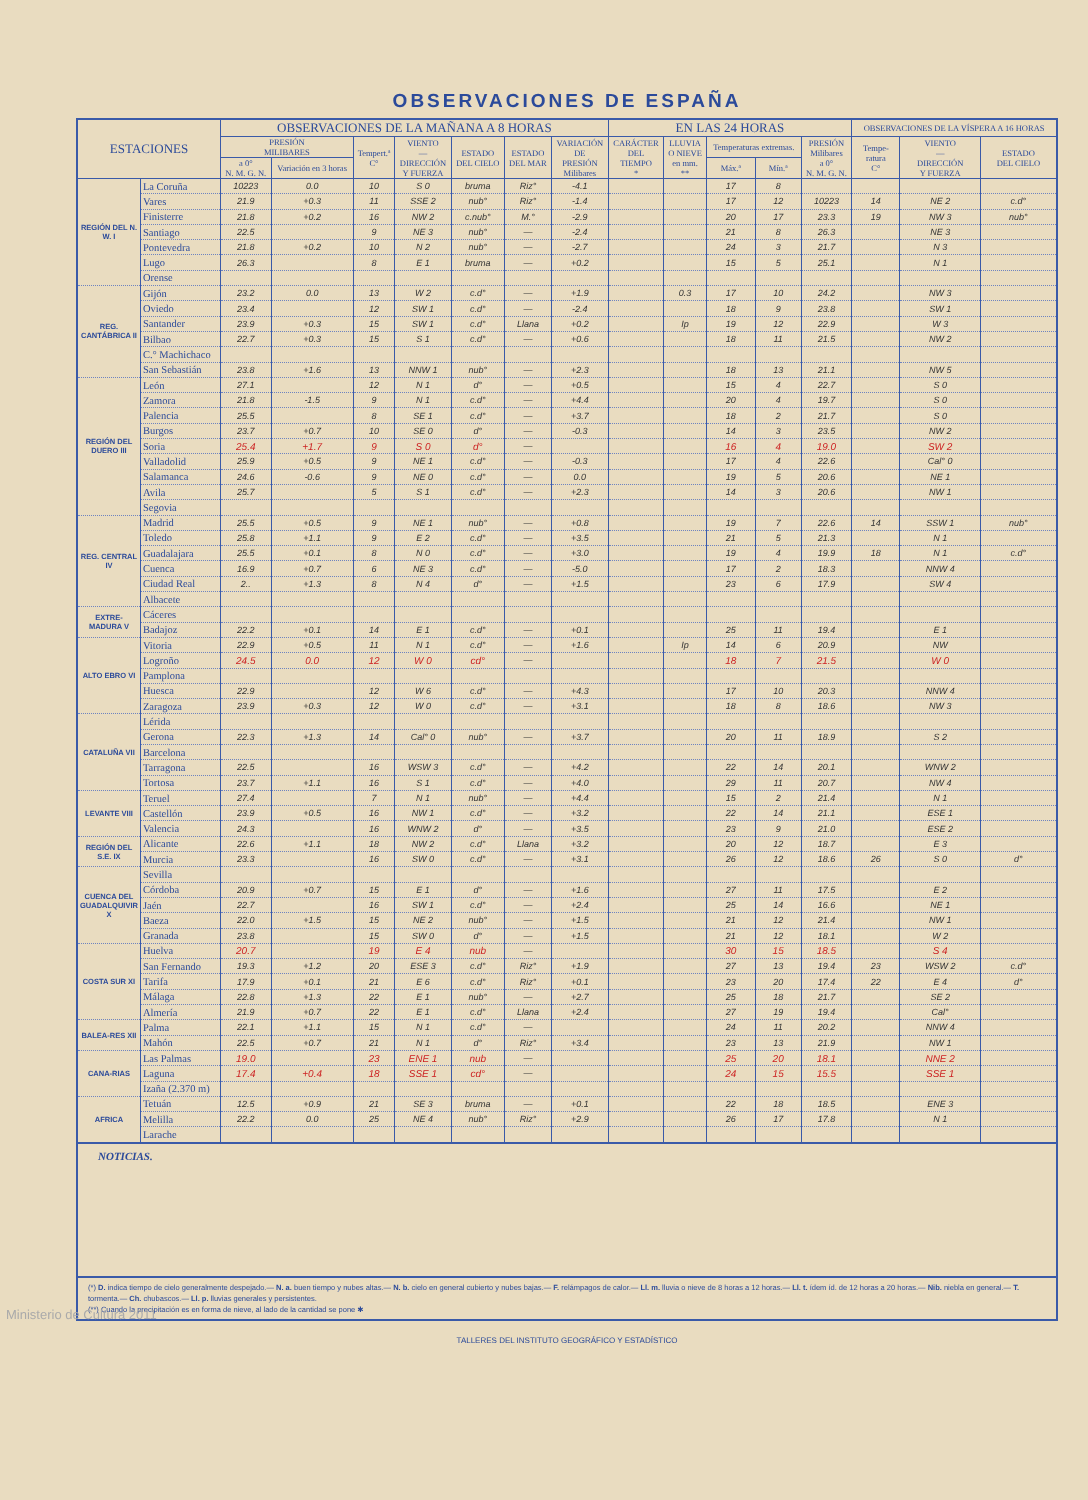OBSERVACIONES DE ESPAÑA
| ESTACIONES | | OBSERVACIONES DE LA MAÑANA A 8 HORAS | | | | | | | EN LAS 24 HORAS | | | | | OBSERVACIONES DE LA VÍSPERA A 16 HORAS | | |
| --- | --- | --- | --- | --- | --- | --- | --- | --- | --- | --- | --- | --- | --- | --- | --- | --- |
| | | PRESIÓN MILIBARES | | Tempert.ª C° | VIENTO — DIRECCIÓN Y FUERZA | ESTADO DEL CIELO | ESTADO DEL MAR | VARIACIÓN DE PRESIÓN Milibares | CARÁCTER DEL TIEMPO * | LLUVIA O NIEVE en mm. ** | Temperaturas extremas. | | PRESIÓN Milibares a 0° N. M. G. N. | Tempe- ratura C° | VIENTO — DIRECCIÓN Y FUERZA | ESTADO DEL CIELO |
| | | a 0° N. M. G. N. | Variación en 3 horas | | | | | | | | Máx.ª | Mín.ª | | | | |
| REGIÓN DEL N. W. I | La Coruña | 10223 | 0.0 | 10 | S 0 | bruma | Riz° | -4.1 | | | 17 | 8 | | | | |
| | Vares | 21.9 | +0.3 | 11 | SSE 2 | nub° | Riz° | -1.4 | | | 17 | 12 | 10223 | 14 | NE 2 | c.d° |
| | Finisterre | 21.8 | +0.2 | 16 | NW 2 | c.nub° | M.° | -2.9 | | | 20 | 17 | 23.3 | 19 | NW 3 | nub° |
| | Santiago | 22.5 | | 9 | NE 3 | nub° | — | -2.4 | | | 21 | 8 | 26.3 | | NE 3 | |
| | Pontevedra | 21.8 | +0.2 | 10 | N 2 | nub° | — | -2.7 | | | 24 | 3 | 21.7 | | N 3 | |
| | Lugo | 26.3 | | 8 | E 1 | bruma | — | +0.2 | | | 15 | 5 | 25.1 | | N 1 | |
| | Orense | | | | | | | | | | | | | | | |
| REG. CANTÁBRICA II | Gijón | 23.2 | 0.0 | 13 | W 2 | c.d° | — | +1.9 | | 0.3 | 17 | 10 | 24.2 | | NW 3 | |
| | Oviedo | 23.4 | | 12 | SW 1 | c.d° | — | -2.4 | | | 18 | 9 | 23.8 | | SW 1 | |
| | Santander | 23.9 | +0.3 | 15 | SW 1 | c.d° | Llana | +0.2 | | Ip | 19 | 12 | 22.9 | | W 3 | |
| | Bilbao | 22.7 | +0.3 | 15 | S 1 | c.d° | — | +0.6 | | | 18 | 11 | 21.5 | | NW 2 | |
| | C.° Machichaco | | | | | | | | | | | | | | | |
| | San Sebastián | 23.8 | +1.6 | 13 | NNW 1 | nub° | — | +2.3 | | | 18 | 13 | 21.1 | | NW 5 | |
| REGIÓN DEL DUERO III | León | 27.1 | | 12 | N 1 | d° | — | +0.5 | | | 15 | 4 | 22.7 | | S 0 | |
| | Zamora | 21.8 | -1.5 | 9 | N 1 | c.d° | — | +4.4 | | | 20 | 4 | 19.7 | | S 0 | |
| | Palencia | 25.5 | | 8 | SE 1 | c.d° | — | +3.7 | | | 18 | 2 | 21.7 | | S 0 | |
| | Burgos | 23.7 | +0.7 | 10 | SE 0 | d° | — | -0.3 | | | 14 | 3 | 23.5 | | NW 2 | |
| | Soria | 25.4 | +1.7 | 9 | S 0 | d° | — | | | | 16 | 4 | 19.0 | | SW 2 | |
| | Valladolid | 25.9 | +0.5 | 9 | NE 1 | c.d° | — | -0.3 | | | 17 | 4 | 22.6 | | Cal° 0 | |
| | Salamanca | 24.6 | -0.6 | 9 | NE 0 | c.d° | — | 0.0 | | | 19 | 5 | 20.6 | | NE 1 | |
| | Avila | 25.7 | | 5 | S 1 | c.d° | — | +2.3 | | | 14 | 3 | 20.6 | | NW 1 | |
| | Segovia | | | | | | | | | | | | | | | |
| REG. CENTRAL IV | Madrid | 25.5 | +0.5 | 9 | NE 1 | nub° | — | +0.8 | | | 19 | 7 | 22.6 | 14 | SSW 1 | nub° |
| | Toledo | 25.8 | +1.1 | 9 | E 2 | c.d° | — | +3.5 | | | 21 | 5 | 21.3 | | N 1 | |
| | Guadalajara | 25.5 | +0.1 | 8 | N 0 | c.d° | — | +3.0 | | | 19 | 4 | 19.9 | 18 | N 1 | c.d° |
| | Cuenca | 16.9 | +0.7 | 6 | NE 3 | c.d° | — | -5.0 | | | 17 | 2 | 18.3 | | NNW 4 | |
| | Ciudad Real | 2.. | +1.3 | 8 | N 4 | d° | — | +1.5 | | | 23 | 6 | 17.9 | | SW 4 | |
| | Albacete | | | | | | | | | | | | | | | |
| EXTRE-MADURA V | Cáceres | | | | | | | | | | | | | | | |
| | Badajoz | 22.2 | +0.1 | 14 | E 1 | c.d° | — | +0.1 | | | 25 | 11 | 19.4 | | E 1 | |
| ALTO EBRO VI | Vitoria | 22.9 | +0.5 | 11 | N 1 | c.d° | — | +1.6 | | Ip | 14 | 6 | 20.9 | | NW | |
| | Logroño | 24.5 | 0.0 | 12 | W 0 | cd° | — | | | | 18 | 7 | 21.5 | | W 0 | |
| | Pamplona | | | | | | | | | | | | | | | |
| | Huesca | 22.9 | | 12 | W 6 | c.d° | — | +4.3 | | | 17 | 10 | 20.3 | | NNW 4 | |
| | Zaragoza | 23.9 | +0.3 | 12 | W 0 | c.d° | — | +3.1 | | | 18 | 8 | 18.6 | | NW 3 | |
| CATALUÑA VII | Lérida | | | | | | | | | | | | | | | |
| | Gerona | 22.3 | +1.3 | 14 | Cal° 0 | nub° | — | +3.7 | | | 20 | 11 | 18.9 | | S 2 | |
| | Barcelona | | | | | | | | | | | | | | | |
| | Tarragona | 22.5 | | 16 | WSW 3 | c.d° | — | +4.2 | | | 22 | 14 | 20.1 | | WNW 2 | |
| | Tortosa | 23.7 | +1.1 | 16 | S 1 | c.d° | — | +4.0 | | | 29 | 11 | 20.7 | | NW 4 | |
| LEVANTE VIII | Teruel | 27.4 | | 7 | N 1 | nub° | — | +4.4 | | | 15 | 2 | 21.4 | | N 1 | |
| | Castellón | 23.9 | +0.5 | 16 | NW 1 | c.d° | — | +3.2 | | | 22 | 14 | 21.1 | | ESE 1 | |
| | Valencia | 24.3 | | 16 | WNW 2 | d° | — | +3.5 | | | 23 | 9 | 21.0 | | ESE 2 | |
| REGIÓN DEL S.E. IX | Alicante | 22.6 | +1.1 | 18 | NW 2 | c.d° | Llana | +3.2 | | | 20 | 12 | 18.7 | | E 3 | |
| | Murcia | 23.3 | | 16 | SW 0 | c.d° | — | +3.1 | | | 26 | 12 | 18.6 | 26 | S 0 | d° |
| CUENCA DEL GUADALQUIVIR X | Sevilla | | | | | | | | | | | | | | | |
| | Córdoba | 20.9 | +0.7 | 15 | E 1 | d° | — | +1.6 | | | 27 | 11 | 17.5 | | E 2 | |
| | Jaén | 22.7 | | 16 | SW 1 | c.d° | — | +2.4 | | | 25 | 14 | 16.6 | | NE 1 | |
| | Baeza | 22.0 | +1.5 | 15 | NE 2 | nub° | — | +1.5 | | | 21 | 12 | 21.4 | | NW 1 | |
| | Granada | 23.8 | | 15 | SW 0 | d° | — | +1.5 | | | 21 | 12 | 18.1 | | W 2 | |
| COSTA SUR XI | Huelva | 20.7 | | 19 | E 4 | nub | — | | | | 30 | 15 | 18.5 | | S 4 | |
| | San Fernando | 19.3 | +1.2 | 20 | ESE 3 | c.d° | Riz° | +1.9 | | | 27 | 13 | 19.4 | 23 | WSW 2 | c.d° |
| | Tarifa | 17.9 | +0.1 | 21 | E 6 | c.d° | Riz° | +0.1 | | | 23 | 20 | 17.4 | 22 | E 4 | d° |
| | Málaga | 22.8 | +1.3 | 22 | E 1 | nub° | — | +2.7 | | | 25 | 18 | 21.7 | | SE 2 | |
| | Almería | 21.9 | +0.7 | 22 | E 1 | c.d° | Llana | +2.4 | | | 27 | 19 | 19.4 | | Cal° | |
| BALEA-RES XII | Palma | 22.1 | +1.1 | 15 | N 1 | c.d° | — | | | | 24 | 11 | 20.2 | | NNW 4 | |
| | Mahón | 22.5 | +0.7 | 21 | N 1 | d° | Riz° | +3.4 | | | 23 | 13 | 21.9 | | NW 1 | |
| CANA-RIAS | Las Palmas | 19.0 | | 23 | ENE 1 | nub | — | | | | 25 | 20 | 18.1 | | NNE 2 | |
| | Laguna | 17.4 | +0.4 | 18 | SSE 1 | cd° | — | | | | 24 | 15 | 15.5 | | SSE 1 | |
| | Izaña (2.370 m) | | | | | | | | | | | | | | | |
| AFRICA | Tetuán | 12.5 | +0.9 | 21 | SE 3 | bruma | — | +0.1 | | | 22 | 18 | 18.5 | | ENE 3 | |
| | Melilla | 22.2 | 0.0 | 25 | NE 4 | nub° | Riz° | +2.9 | | | 26 | 17 | 17.8 | | N 1 | |
| | Larache | | | | | | | | | | | | | | | |
NOTICIAS.
(*) D. indica tiempo de cielo generalmente despejado.— N. a. buen tiempo y nubes altas.— N. b. cielo en general cubierto y nubes bajas.— F. relámpagos de calor.— Ll. m. lluvia o nieve de 8 horas a 12 horas.— Ll. t. ídem íd. de 12 horas a 20 horas.— Nib. niebla en general.— T. tormenta.— Ch. chubascos.— Ll. p. lluvias generales y persistentes.
(**) Cuando la precipitación es en forma de nieve, al lado de la cantidad se pone ✱
Ministerio de Cultura 2011
TALLERES DEL INSTITUTO GEOGRÁFICO Y ESTADÍSTICO